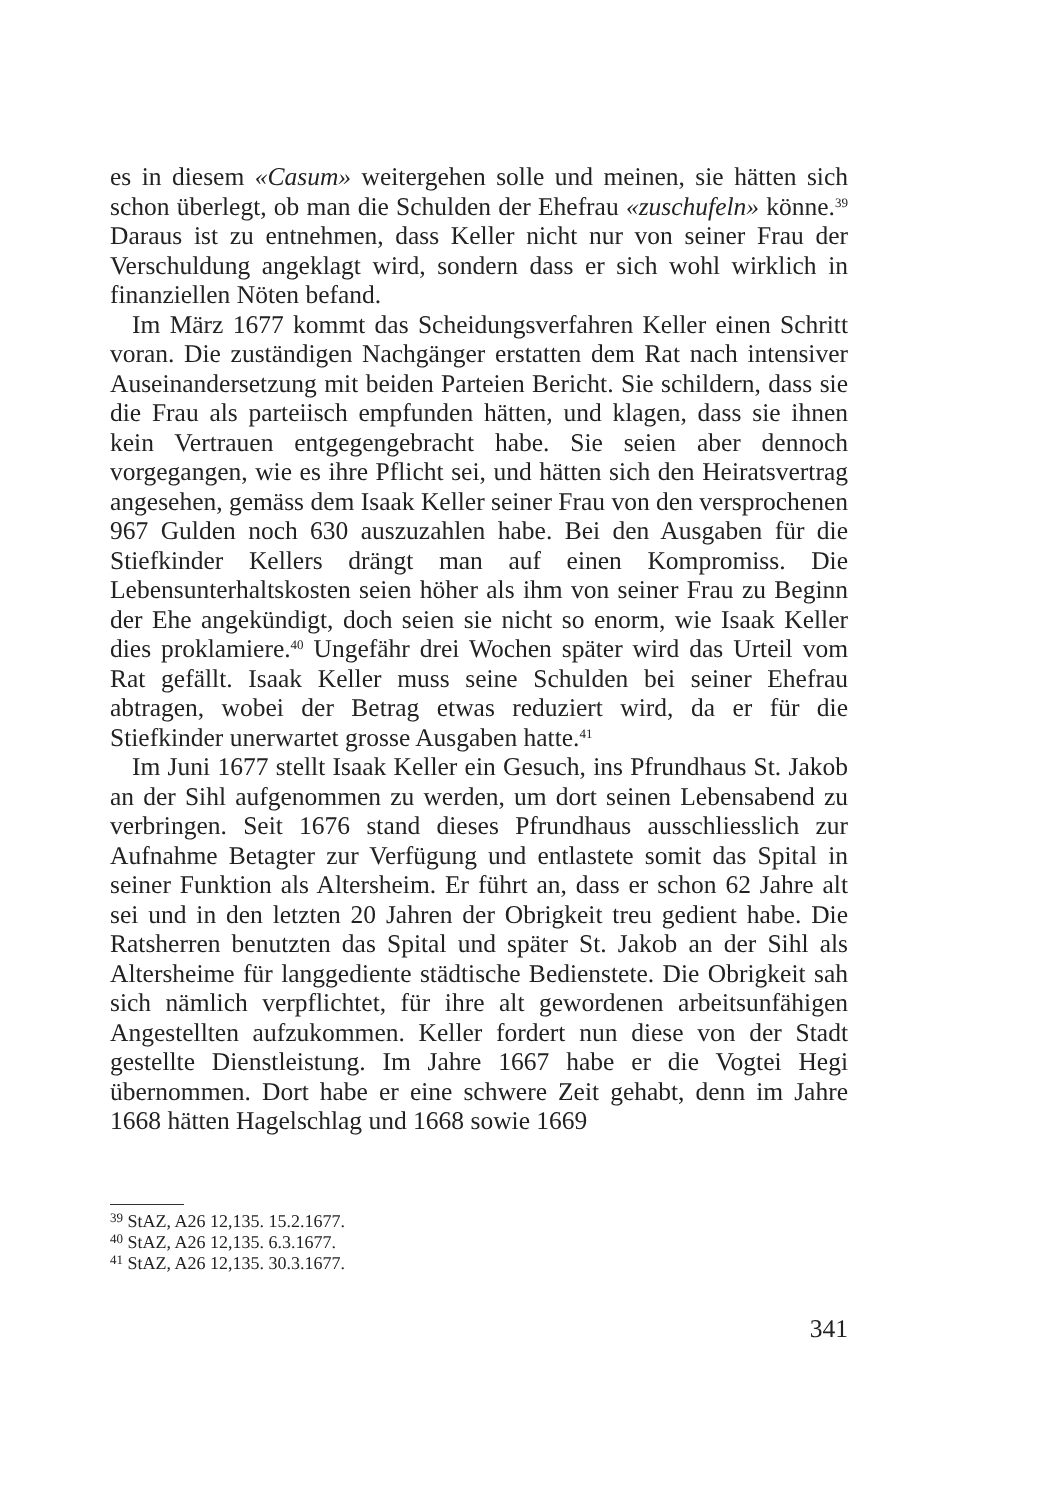es in diesem «Casum» weitergehen solle und meinen, sie hätten sich schon überlegt, ob man die Schulden der Ehefrau «zuschufeln» könne.<sup>39</sup> Daraus ist zu entnehmen, dass Keller nicht nur von seiner Frau der Verschuldung angeklagt wird, sondern dass er sich wohl wirklich in finanziellen Nöten befand.
Im März 1677 kommt das Scheidungsverfahren Keller einen Schritt voran. Die zuständigen Nachgänger erstatten dem Rat nach intensiver Auseinandersetzung mit beiden Parteien Bericht. Sie schildern, dass sie die Frau als parteiisch empfunden hätten, und klagen, dass sie ihnen kein Vertrauen entgegengebracht habe. Sie seien aber dennoch vorgegangen, wie es ihre Pflicht sei, und hätten sich den Heiratsvertrag angesehen, gemäss dem Isaak Keller seiner Frau von den versprochenen 967 Gulden noch 630 auszuzahlen habe. Bei den Ausgaben für die Stiefkinder Kellers drängt man auf einen Kompromiss. Die Lebensunterhaltskosten seien höher als ihm von seiner Frau zu Beginn der Ehe angekündigt, doch seien sie nicht so enorm, wie Isaak Keller dies proklamiere.<sup>40</sup> Ungefähr drei Wochen später wird das Urteil vom Rat gefällt. Isaak Keller muss seine Schulden bei seiner Ehefrau abtragen, wobei der Betrag etwas reduziert wird, da er für die Stiefkinder unerwartet grosse Ausgaben hatte.<sup>41</sup>
Im Juni 1677 stellt Isaak Keller ein Gesuch, ins Pfrundhaus St. Jakob an der Sihl aufgenommen zu werden, um dort seinen Lebensabend zu verbringen. Seit 1676 stand dieses Pfrundhaus ausschliesslich zur Aufnahme Betagter zur Verfügung und entlastete somit das Spital in seiner Funktion als Altersheim. Er führt an, dass er schon 62 Jahre alt sei und in den letzten 20 Jahren der Obrigkeit treu gedient habe. Die Ratsherren benutzten das Spital und später St. Jakob an der Sihl als Altersheime für langgediente städtische Bedienstete. Die Obrigkeit sah sich nämlich verpflichtet, für ihre alt gewordenen arbeitsunfähigen Angestellten aufzukommen. Keller fordert nun diese von der Stadt gestellte Dienstleistung. Im Jahre 1667 habe er die Vogtei Hegi übernommen. Dort habe er eine schwere Zeit gehabt, denn im Jahre 1668 hätten Hagelschlag und 1668 sowie 1669
<sup>39</sup> StAZ, A26 12,135. 15.2.1677.
<sup>40</sup> StAZ, A26 12,135. 6.3.1677.
<sup>41</sup> StAZ, A26 12,135. 30.3.1677.
341